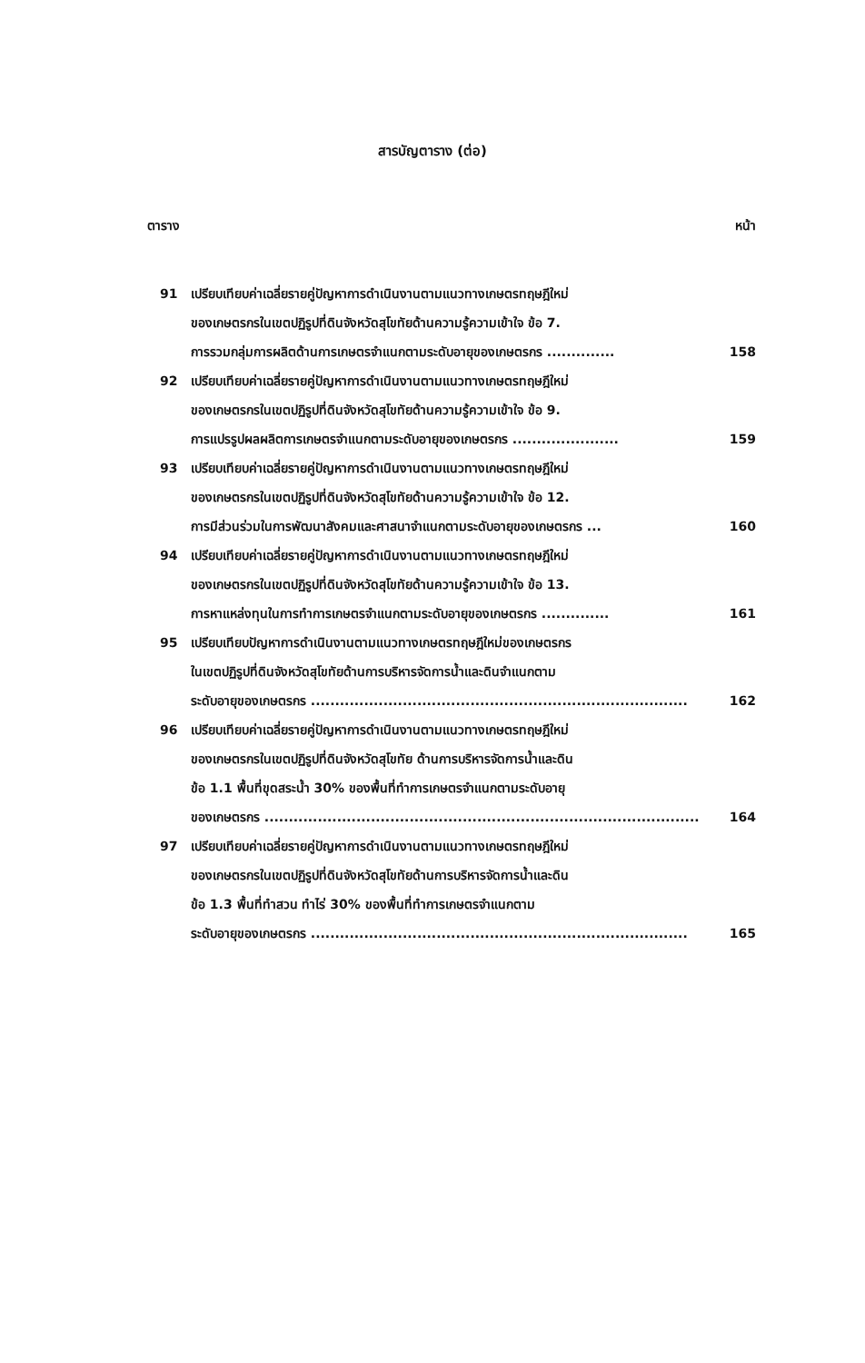สารบัญตาราง (ต่อ)
ตาราง หน้า
91 เปรียบเทียบค่าเฉลี่ยรายคู่ปัญหาการดำเนินงานตามแนวทางเกษตรทฤษฎีใหม่
ของเกษตรกรในเขตปฏิรูปที่ดินจังหวัดสุโขทัยด้านความรู้ความเข้าใจ ข้อ 7.
การรวมกลุ่มการผลิตด้านการเกษตรจำแนกตามระดับอายุของเกษตรกร .............. 158
92 เปรียบเทียบค่าเฉลี่ยรายคู่ปัญหาการดำเนินงานตามแนวทางเกษตรทฤษฎีใหม่
ของเกษตรกรในเขตปฏิรูปที่ดินจังหวัดสุโขทัยด้านความรู้ความเข้าใจ ข้อ 9.
การแปรรูปผลผลิตการเกษตรจำแนกตามระดับอายุของเกษตรกร ...................... 159
93 เปรียบเทียบค่าเฉลี่ยรายคู่ปัญหาการดำเนินงานตามแนวทางเกษตรทฤษฎีใหม่
ของเกษตรกรในเขตปฏิรูปที่ดินจังหวัดสุโขทัยด้านความรู้ความเข้าใจ ข้อ 12.
การมีส่วนร่วมในการพัฒนาสังคมและศาสนาจำแนกตามระดับอายุของเกษตรกร ... 160
94 เปรียบเทียบค่าเฉลี่ยรายคู่ปัญหาการดำเนินงานตามแนวทางเกษตรทฤษฎีใหม่
ของเกษตรกรในเขตปฏิรูปที่ดินจังหวัดสุโขทัยด้านความรู้ความเข้าใจ ข้อ 13.
การหาแหล่งทุนในการทำการเกษตรจำแนกตามระดับอายุของเกษตรกร .............. 161
95 เปรียบเทียบปัญหาการดำเนินงานตามแนวทางเกษตรทฤษฎีใหม่ของเกษตรกร
ในเขตปฏิรูปที่ดินจังหวัดสุโขทัยด้านการบริหารจัดการน้ำและดินจำแนกตาม
ระดับอายุของเกษตรกร .............................................................................. 162
96 เปรียบเทียบค่าเฉลี่ยรายคู่ปัญหาการดำเนินงานตามแนวทางเกษตรทฤษฎีใหม่
ของเกษตรกรในเขตปฏิรูปที่ดินจังหวัดสุโขทัย ด้านการบริหารจัดการน้ำและดิน
ข้อ 1.1 พื้นที่ขุดสระน้ำ 30% ของพื้นที่ทำการเกษตรจำแนกตามระดับอายุ
ของเกษตรกร .......................................................................................... 164
97 เปรียบเทียบค่าเฉลี่ยรายคู่ปัญหาการดำเนินงานตามแนวทางเกษตรทฤษฎีใหม่
ของเกษตรกรในเขตปฏิรูปที่ดินจังหวัดสุโขทัยด้านการบริหารจัดการน้ำและดิน
ข้อ 1.3 พื้นที่ทำสวน ทำไร่ 30% ของพื้นที่ทำการเกษตรจำแนกตาม
ระดับอายุของเกษตรกร .............................................................................. 165